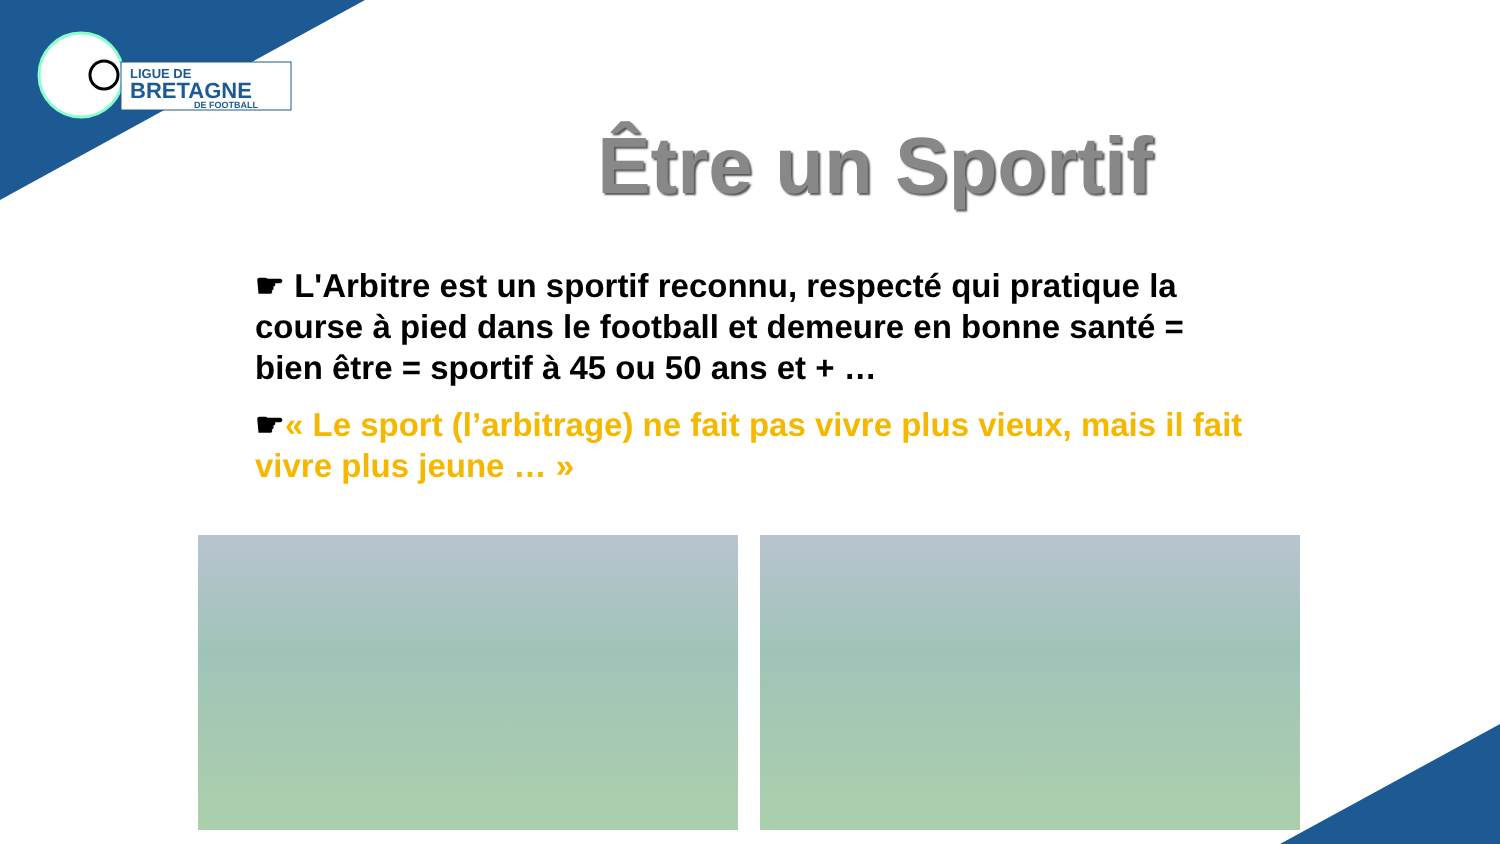LIGUE DE
BRETAGNE
DE FOOTBALL
Être un Sportif
☛ L'Arbitre est un sportif reconnu, respecté qui pratique la course à pied dans le football et demeure en bonne santé = bien être = sportif à 45 ou 50 ans et + …
☛« Le sport (l’arbitrage) ne fait pas vivre plus vieux, mais il fait vivre plus jeune … »